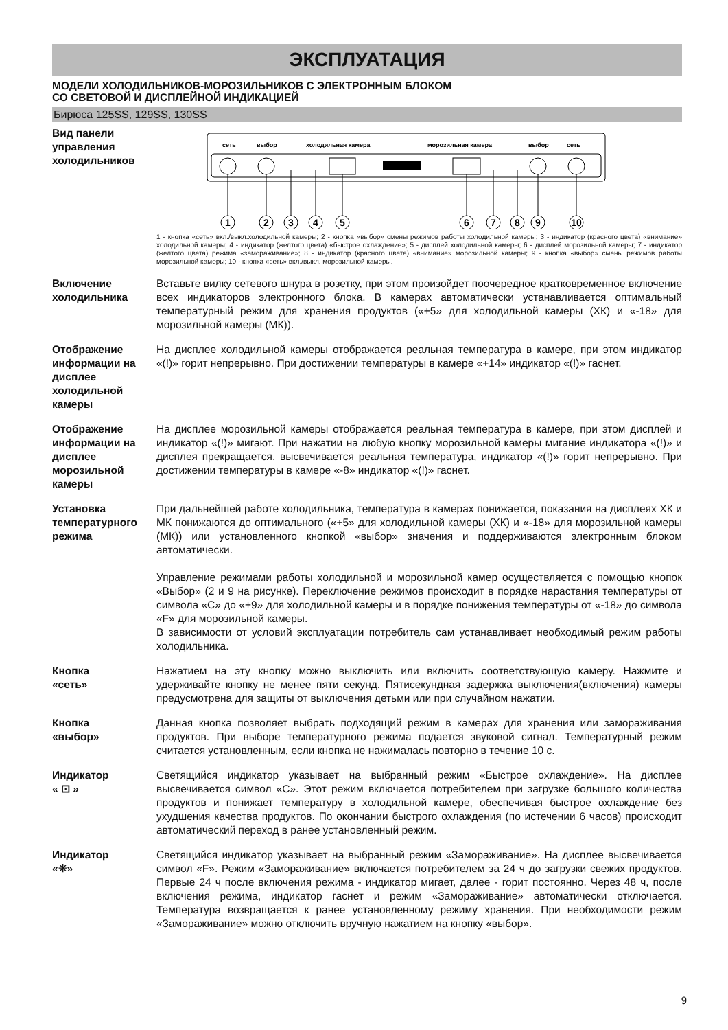ЭКСПЛУАТАЦИЯ
МОДЕЛИ ХОЛОДИЛЬНИКОВ-МОРОЗИЛЬНИКОВ С ЭЛЕКТРОННЫМ БЛОКОМ
СО СВЕТОВОЙ И ДИСПЛЕЙНОЙ ИНДИКАЦИЕЙ
Бирюса 125SS, 129SS, 130SS
Вид панели управления холодильников
сеть
выбор
холодильная камера
морозильная камера
выбор
сеть
1
2
3
4
5
6
7
8
9
10
1 - кнопка «сеть» вкл./выкл.холодильной камеры; 2 - кнопка «выбор» смены режимов работы холодильной камеры; 3 - индикатор (красного цвета) «внимание» холодильной камеры; 4 - индикатор (желтого цвета) «быстрое охлаждение»; 5 - дисплей холодильной камеры; 6 - дисплей морозильной камеры; 7 - индикатор (желтого цвета) режима «замораживание»; 8 - индикатор (красного цвета) «внимание» морозильной камеры; 9 - кнопка «выбор» смены режимов работы морозильной камеры; 10 - кнопка «сеть» вкл./выкл. морозильной камеры.
Включение холодильника
Вставьте вилку сетевого шнура в розетку, при этом произойдет поочередное кратковременное включение всех индикаторов электронного блока. В камерах автоматически устанавливается оптимальный температурный режим для хранения продуктов («+5» для холодильной камеры (ХК) и «-18» для морозильной камеры (МК)).
Отображение информации на дисплее холодильной камеры
На дисплее холодильной камеры отображается реальная температура в камере, при этом индикатор «(!)» горит непрерывно. При достижении температуры в камере «+14» индикатор «(!)» гаснет.
Отображение информации на дисплее морозильной камеры
На дисплее морозильной камеры отображается реальная температура в камере, при этом дисплей и индикатор «(!)» мигают. При нажатии на любую кнопку морозильной камеры мигание индикатора «(!)» и дисплея прекращается, высвечивается реальная температура, индикатор «(!)» горит непрерывно. При достижении температуры в камере «-8» индикатор «(!)» гаснет.
Установка температурного режима
При дальнейшей работе холодильника, температура в камерах понижается, показания на дисплеях ХК и МК понижаются до оптимального («+5» для холодильной камеры (ХК) и «-18» для морозильной камеры (МК)) или установленного кнопкой «выбор» значения и поддерживаются электронным блоком автоматически.
Управление режимами работы холодильной и морозильной камер осуществляется с помощью кнопок «Выбор» (2 и 9 на рисунке). Переключение режимов происходит в порядке нарастания температуры от символа «С» до «+9» для холодильной камеры и в порядке понижения температуры от «-18» до символа «F» для морозильной камеры.
В зависимости от условий эксплуатации потребитель сам устанавливает необходимый режим работы холодильника.
Кнопка
«сеть»
Нажатием на эту кнопку можно выключить или включить соответствующую камеру. Нажмите и удерживайте кнопку не менее пяти секунд. Пятисекундная задержка выключения(включения) камеры предусмотрена для защиты от выключения детьми или при случайном нажатии.
Кнопка
«выбор»
Данная кнопка позволяет выбрать подходящий режим в камерах для хранения или замораживания продуктов. При выборе температурного режима подается звуковой сигнал. Температурный режим считается установленным, если кнопка не нажималась повторно в течение 10 с.
Индикатор
« ⊡ »
Светящийся индикатор указывает на выбранный режим «Быстрое охлаждение». На дисплее высвечивается символ «С». Этот режим включается потребителем при загрузке большого количества продуктов и понижает температуру в холодильной камере, обеспечивая быстрое охлаждение без ухудшения качества продуктов. По окончании быстрого охлаждения (по истечении 6 часов) происходит автоматический переход в ранее установленный режим.
Индикатор
«✳»
Светящийся индикатор указывает на выбранный режим «Замораживание». На дисплее высвечивается символ «F». Режим «Замораживание» включается потребителем за 24 ч до загрузки свежих продуктов. Первые 24 ч после включения режима - индикатор мигает, далее - горит постоянно. Через 48 ч, после включения режима, индикатор гаснет и режим «Замораживание» автоматически отключается. Температура возвращается к ранее установленному режиму хранения. При необходимости режим «Замораживание» можно отключить вручную нажатием на кнопку «выбор».
9